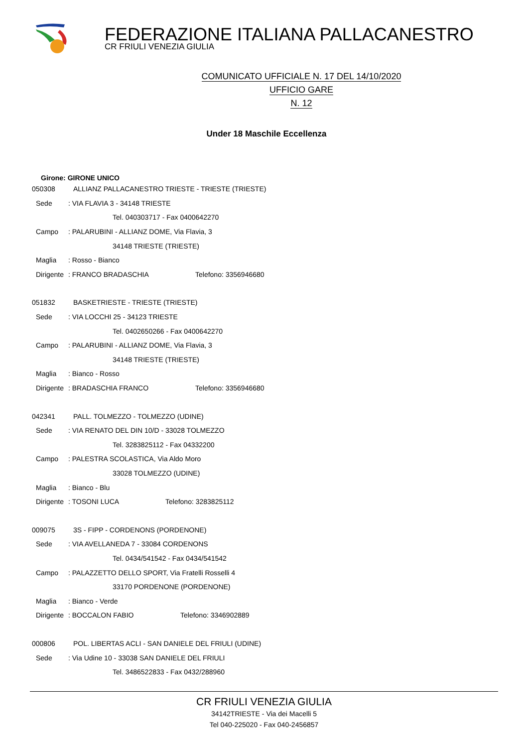FEDERAZIONE ITALIANA PALLACANESTRO
CR FRIULI VENEZIA GIULIA
COMUNICATO UFFICIALE N. 17 DEL 14/10/2020
UFFICIO GARE
N. 12
Under 18 Maschile Eccellenza
Girone: GIRONE UNICO
050308 ALLIANZ PALLACANESTRO TRIESTE - TRIESTE (TRIESTE)
Sede: VIA FLAVIA 3 - 34148 TRIESTE
Tel. 040303717 - Fax 0400642270
Campo: PALARUBINI - ALLIANZ DOME, Via Flavia, 3
34148 TRIESTE (TRIESTE)
Maglia: Rosso - Bianco
Dirigente: FRANCO BRADASCHIA Telefono: 3356946680
051832 BASKETRIESTE - TRIESTE (TRIESTE)
Sede: VIA LOCCHI 25 - 34123 TRIESTE
Tel. 0402650266 - Fax 0400642270
Campo: PALARUBINI - ALLIANZ DOME, Via Flavia, 3
34148 TRIESTE (TRIESTE)
Maglia: Bianco - Rosso
Dirigente: BRADASCHIA FRANCO Telefono: 3356946680
042341 PALL. TOLMEZZO - TOLMEZZO (UDINE)
Sede: VIA RENATO DEL DIN 10/D - 33028 TOLMEZZO
Tel. 3283825112 - Fax 04332200
Campo: PALESTRA SCOLASTICA, Via Aldo Moro
33028 TOLMEZZO (UDINE)
Maglia: Bianco - Blu
Dirigente: TOSONI LUCA Telefono: 3283825112
009075 3S - FIPP - CORDENONS (PORDENONE)
Sede: VIA AVELLANEDA 7 - 33084 CORDENONS
Tel. 0434/541542 - Fax 0434/541542
Campo: PALAZZETTO DELLO SPORT, Via Fratelli Rosselli 4
33170 PORDENONE (PORDENONE)
Maglia: Bianco - Verde
Dirigente: BOCCALON FABIO Telefono: 3346902889
000806 POL. LIBERTAS ACLI - SAN DANIELE DEL FRIULI (UDINE)
Sede: Via Udine 10 - 33038 SAN DANIELE DEL FRIULI
Tel. 3486522833 - Fax 0432/288960
CR FRIULI VENEZIA GIULIA
34142TRIESTE - Via dei Macelli 5
Tel 040-225020 - Fax 040-2456857